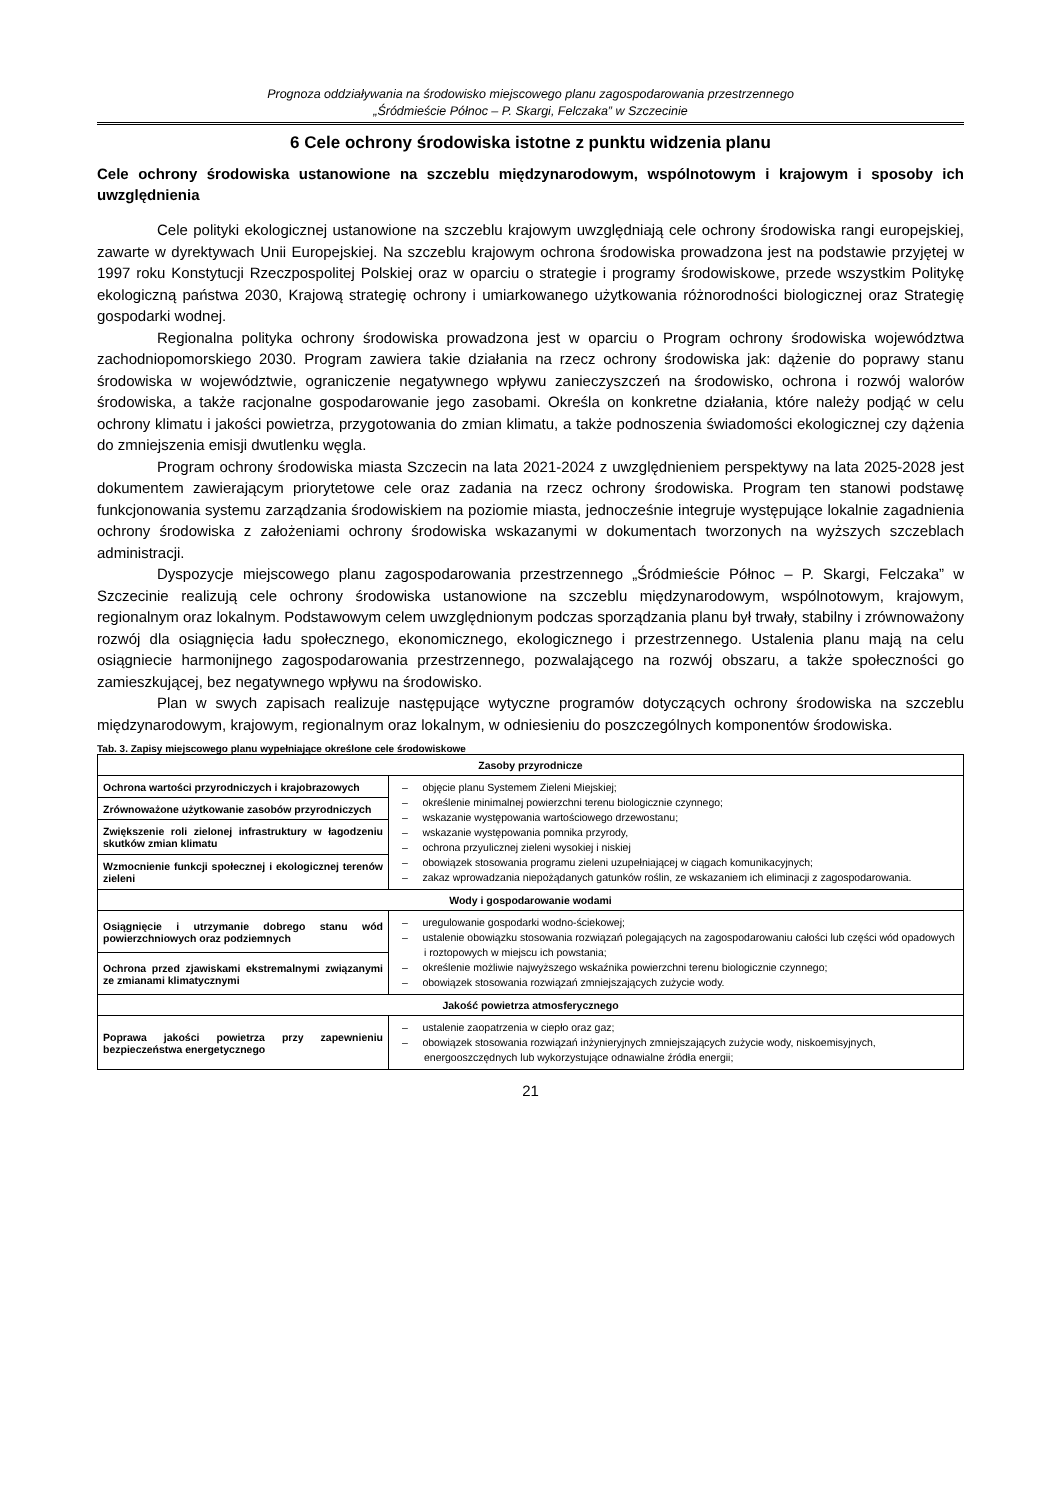Prognoza oddziaływania na środowisko miejscowego planu zagospodarowania przestrzennego
„Śródmieście Północ – P. Skargi, Felczaka” w Szczecinie
6 Cele ochrony środowiska istotne z punktu widzenia planu
Cele ochrony środowiska ustanowione na szczeblu międzynarodowym, wspólnotowym i krajowym i sposoby ich uwzględnienia
Cele polityki ekologicznej ustanowione na szczeblu krajowym uwzględniają cele ochrony środowiska rangi europejskiej, zawarte w dyrektywach Unii Europejskiej. Na szczeblu krajowym ochrona środowiska prowadzona jest na podstawie przyjętej w 1997 roku Konstytucji Rzeczpospolitej Polskiej oraz w oparciu o strategie i programy środowiskowe, przede wszystkim Politykę ekologiczną państwa 2030, Krajową strategię ochrony i umiarkowanego użytkowania różnorodności biologicznej oraz Strategię gospodarki wodnej.
Regionalna polityka ochrony środowiska prowadzona jest w oparciu o Program ochrony środowiska województwa zachodniopomorskiego 2030. Program zawiera takie działania na rzecz ochrony środowiska jak: dążenie do poprawy stanu środowiska w województwie, ograniczenie negatywnego wpływu zanieczyszczeń na środowisko, ochrona i rozwój walorów środowiska, a także racjonalne gospodarowanie jego zasobami. Określa on konkretne działania, które należy podjąć w celu ochrony klimatu i jakości powietrza, przygotowania do zmian klimatu, a także podnoszenia świadomości ekologicznej czy dążenia do zmniejszenia emisji dwutlenku węgla.
Program ochrony środowiska miasta Szczecin na lata 2021-2024 z uwzględnieniem perspektywy na lata 2025-2028 jest dokumentem zawierającym priorytetowe cele oraz zadania na rzecz ochrony środowiska. Program ten stanowi podstawę funkcjonowania systemu zarządzania środowiskiem na poziomie miasta, jednocześnie integruje występujące lokalnie zagadnienia ochrony środowiska z założeniami ochrony środowiska wskazanymi w dokumentach tworzonych na wyższych szczeblach administracji.
Dyspozycje miejscowego planu zagospodarowania przestrzennego „Śródmieście Północ – P. Skargi, Felczaka” w Szczecinie realizują cele ochrony środowiska ustanowione na szczeblu międzynarodowym, wspólnotowym, krajowym, regionalnym oraz lokalnym. Podstawowym celem uwzględnionym podczas sporządzania planu był trwały, stabilny i zrównoważony rozwój dla osiągnięcia ładu społecznego, ekonomicznego, ekologicznego i przestrzennego. Ustalenia planu mają na celu osiągniecie harmonijnego zagospodarowania przestrzennego, pozwalającego na rozwój obszaru, a także społeczności go zamieszkującej, bez negatywnego wpływu na środowisko.
Plan w swych zapisach realizuje następujące wytyczne programów dotyczących ochrony środowiska na szczeblu międzynarodowym, krajowym, regionalnym oraz lokalnym, w odniesieniu do poszczególnych komponentów środowiska.
Tab. 3. Zapisy miejscowego planu wypełniające określone cele środowiskowe
| Zasoby przyrodnicze | |
| --- | --- |
| Ochrona wartości przyrodniczych i krajobrazowych | – objęcie planu Systemem Zieleni Miejskiej; – określenie minimalnej powierzchni terenu biologicznie czynnego; – wskazanie występowania wartościowego drzewostanu; – wskazanie występowania pomnika przyrody, – ochrona przyulicznej zieleni wysokiej i niskiej – obowiązek stosowania programu zieleni uzupełniającej w ciągach komunikacyjnych; – zakaz wprowadzania niepożądanych gatunków roślin, ze wskazaniem ich eliminacji z zagospodarowania. |
| Zrównoważone użytkowanie zasobów przyrodniczych | |
| Zwiększenie roli zielonej infrastruktury w łagodzeniu skutków zmian klimatu | |
| Wzmocnienie funkcji społecznej i ekologicznej terenów zieleni | |
| Wody i gospodarowanie wodami | |
| Osiągnięcie i utrzymanie dobrego stanu wód powierzchniowych oraz podziemnych | – uregulowanie gospodarki wodno-ściekowej; – ustalenie obowiązku stosowania rozwiązań polegających na zagospodarowaniu całości lub części wód opadowych i roztopowych w miejscu ich powstania; – określenie możliwie najwyższego wskaźnika powierzchni terenu biologicznie czynnego; – obowiązek stosowania rozwiązań zmniejszających zużycie wody. |
| Ochrona przed zjawiskami ekstremalnymi związanymi ze zmianami klimatycznymi | |
| Jakość powietrza atmosferycznego | |
| Poprawa jakości powietrza przy zapewnieniu bezpieczeństwa energetycznego | – ustalenie zaopatrzenia w ciepło oraz gaz; – obowiązek stosowania rozwiązań inżynieryjnych zmniejszających zużycie wody, niskoemisyjnych, energooszczędnych lub wykorzystujące odnawialne źródła energii; |
21